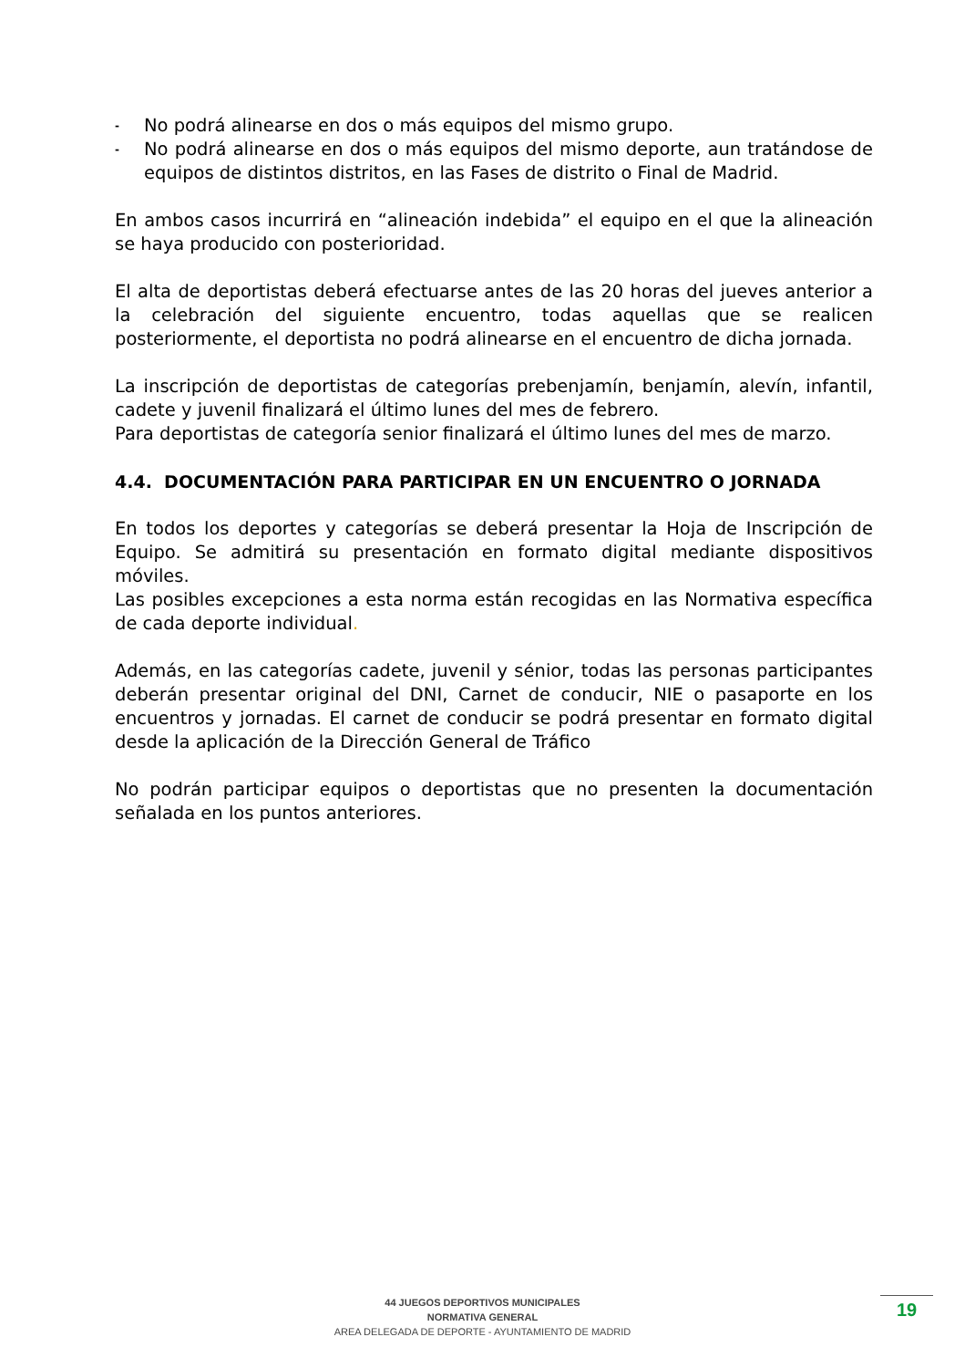- No podrá alinearse en dos o más equipos del mismo grupo.
- No podrá alinearse en dos o más equipos del mismo deporte, aun tratándose de equipos de distintos distritos, en las Fases de distrito o Final de Madrid.
En ambos casos incurrirá en “alineación indebida” el equipo en el que la alineación se haya producido con posterioridad.
El alta de deportistas deberá efectuarse antes de las 20 horas del jueves anterior a la celebración del siguiente encuentro, todas aquellas que se realicen posteriormente, el deportista no podrá alinearse en el encuentro de dicha jornada.
La inscripción de deportistas de categorías prebenjamín, benjamín, alevín, infantil, cadete y juvenil finalizará el último lunes del mes de febrero.
Para deportistas de categoría senior finalizará el último lunes del mes de marzo.
4.4. DOCUMENTACIÓN PARA PARTICIPAR EN UN ENCUENTRO O JORNADA
En todos los deportes y categorías se deberá presentar la Hoja de Inscripción de Equipo. Se admitirá su presentación en formato digital mediante dispositivos móviles.
Las posibles excepciones a esta norma están recogidas en las Normativa específica de cada deporte individual.
Además, en las categorías cadete, juvenil y sénior, todas las personas participantes deberán presentar original del DNI, Carnet de conducir, NIE o pasaporte en los encuentros y jornadas. El carnet de conducir se podrá presentar en formato digital desde la aplicación de la Dirección General de Tráfico
No podrán participar equipos o deportistas que no presenten la documentación señalada en los puntos anteriores.
44 JUEGOS DEPORTIVOS MUNICIPALES
NORMATIVA GENERAL
AREA DELEGADA DE DEPORTE - AYUNTAMIENTO DE MADRID
19